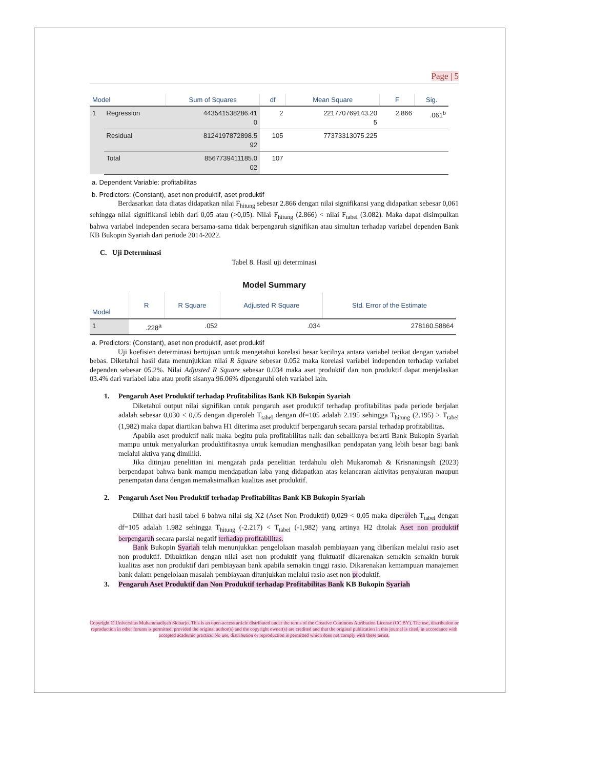Page | 5
| Model | | Sum of Squares | df | Mean Square | F | Sig. |
| --- | --- | --- | --- | --- | --- | --- |
| 1 | Regression | 443541538286.41 0 | 2 | 221770769143.20 5 | 2.866 | .061<sup>b</sup> |
| | Residual | 8124197872898.5 92 | 105 | 77373313075.225 | | |
| | Total | 8567739411185.0 02 | 107 | | | |
a. Dependent Variable: profitabilitas
b. Predictors: (Constant), aset non produktif, aset produktif
Berdasarkan data diatas didapatkan nilai F<sub>hitung</sub> sebesar 2.866 dengan nilai signifikansi yang didapatkan sebesar 0,061 sehingga nilai signifikansi lebih dari 0,05 atau (>0,05). Nilai F<sub>hitung</sub> (2.866) < nilai F<sub>tabel</sub> (3.082). Maka dapat disimpulkan bahwa variabel independen secara bersama-sama tidak berpengaruh signifikan atau simultan terhadap variabel dependen Bank KB Bukopin Syariah dari periode 2014-2022.
C. Uji Determinasi
Tabel 8. Hasil uji determinasi
Model Summary
| Model | R | R Square | Adjusted R Square | Std. Error of the Estimate |
| --- | --- | --- | --- | --- |
| 1 | .228<sup>a</sup> | .052 | .034 | 278160.58864 |
a. Predictors: (Constant), aset non produktif, aset produktif
Uji koefisien determinasi bertujuan untuk mengetahui korelasi besar kecilnya antara variabel terikat dengan variabel bebas. Diketahui hasil data menunjukkan nilai R Square sebesar 0.052 maka korelasi variabel independen terhadap variabel dependen sebesar 05.2%. Nilai Adjusted R Square sebesar 0.034 maka aset produktif dan non produktif dapat menjelaskan 03.4% dari variabel laba atau profit sisanya 96.06% dipengaruhi oleh variabel lain.
1. Pengaruh Aset Produktif terhadap Profitabilitas Bank KB Bukopin Syariah
Diketahui output nilai signifikan untuk pengaruh aset produktif terhadap profitabilitas pada periode berjalan adalah sebesar 0,030 < 0,05 dengan diperoleh T<sub>tabel</sub> dengan df=105 adalah 2.195 sehingga T<sub>hitung</sub> (2.195) > T<sub>tabel</sub> (1,982) maka dapat diartikan bahwa H1 diterima aset produktif berpengaruh secara parsial terhadap profitabilitas.
Apabila aset produktif naik maka begitu pula profitabilitas naik dan sebaliknya berarti Bank Bukopin Syariah mampu untuk menyalurkan produktifitasnya untuk kemudian menghasilkan pendapatan yang lebih besar bagi bank melalui aktiva yang dimiliki.
Jika ditinjau penelitian ini mengarah pada penelitian terdahulu oleh Mukaromah & Krisnaningsih (2023) berpendapat bahwa bank mampu mendapatkan laba yang didapatkan atas kelancaran aktivitas penyaluran maupun penempatan dana dengan memaksimalkan kualitas aset produktif.
2. Pengaruh Aset Non Produktif terhadap Profitabilitas Bank KB Bukopin Syariah
Dilihat dari hasil tabel 6 bahwa nilai sig X2 (Aset Non Produktif) 0,029 < 0,05 maka diperoleh T<sub>tabel</sub> dengan df=105 adalah 1.982 sehingga T<sub>hitung</sub> (-2.217) < T<sub>tabel</sub> (-1,982) yang artinya H2 ditolak Aset non produktif berpengaruh secara parsial negatif terhadap profitabilitas.
Bank Bukopin Syariah telah menunjukkan pengelolaan masalah pembiayaan yang diberikan melalui rasio aset non produktif. Dibuktikan dengan nilai aset non produktif yang fluktuatif dikarenakan semakin semakin buruk kualitas aset non produktif dari pembiayaan bank apabila semakin tinggi rasio. Dikarenakan kemampuan manajemen bank dalam pengelolaan masalah pembiayaan ditunjukkan melalui rasio aset non produktif.
3. Pengaruh Aset Produktif dan Non Produktif terhadap Profitabilitas Bank KB Bukopin Syariah
Copyright © Universitas Muhammadiyah Sidoarjo. This is an open-access article distributed under the terms of the Creative Commons Attribution License (CC BY). The use, distribution or reproduction in other forums is permitted, provided the original author(s) and the copyright owner(s) are credited and that the original publication in this journal is cited, in accordance with accepted academic practice. No use, distribution or reproduction is permitted which does not comply with these terms.